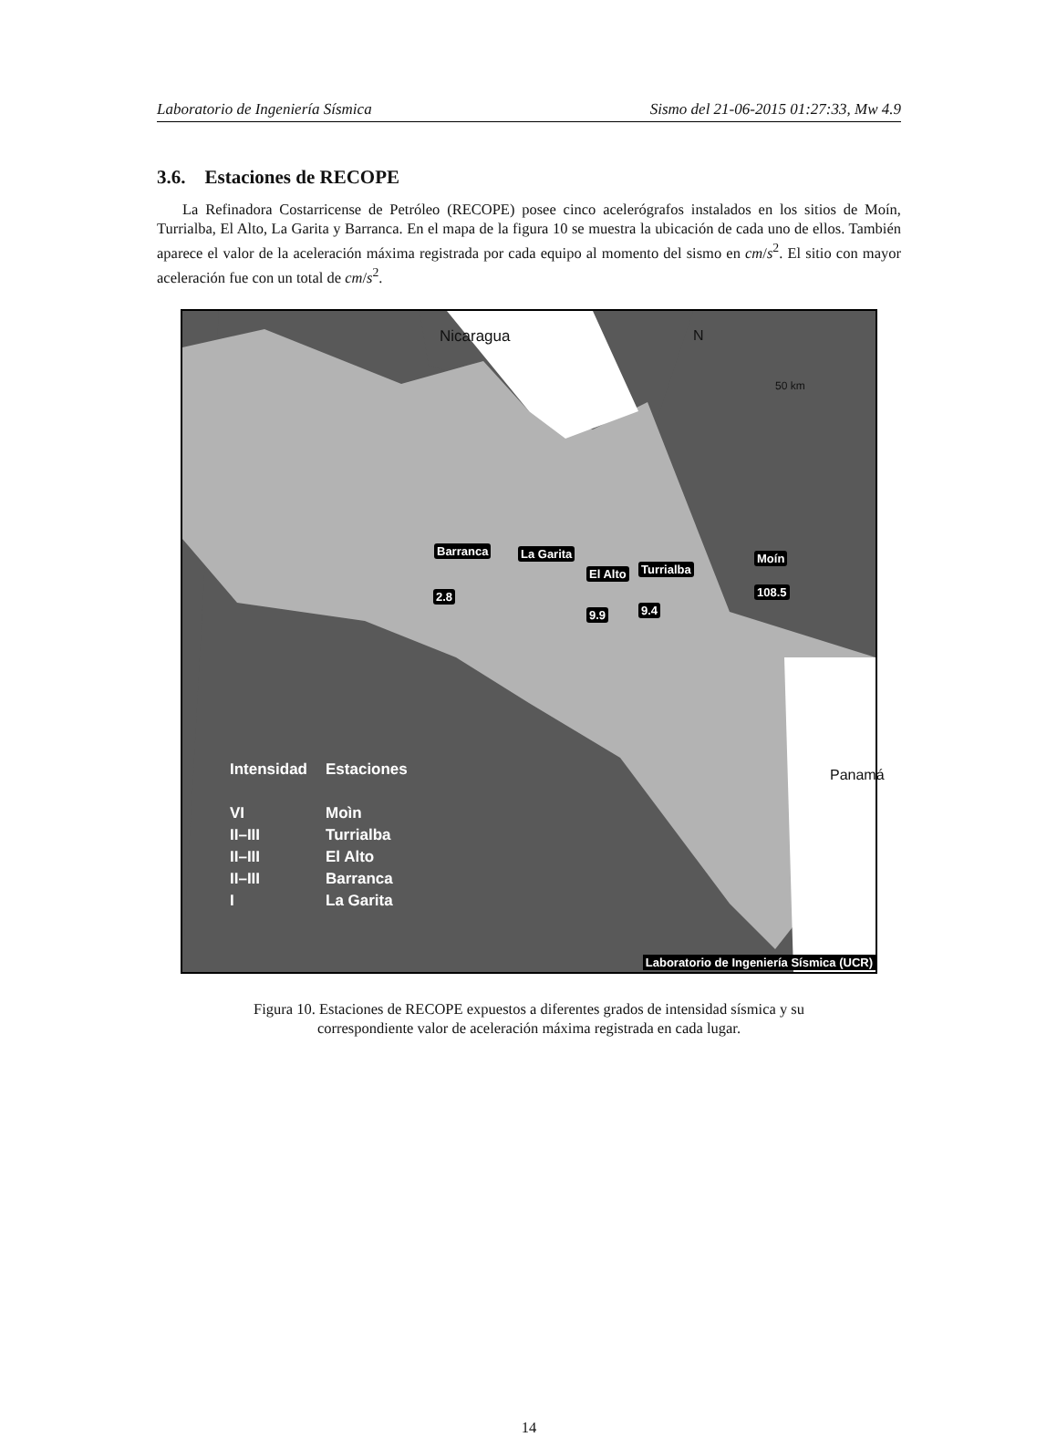Laboratorio de Ingeniería Sísmica Sismo del 21-06-2015 01:27:33, Mw 4.9
3.6. Estaciones de RECOPE
La Refinadora Costarricense de Petróleo (RECOPE) posee cinco acelerógrafos instalados en los sitios de Moín, Turrialba, El Alto, La Garita y Barranca. En el mapa de la figura 10 se muestra la ubicación de cada uno de ellos. También aparece el valor de la aceleración máxima registrada por cada equipo al momento del sismo en cm/s<sup>2</sup>. El sitio con mayor aceleración fue con un total de cm/s<sup>2</sup>.
Nicaragua N
50 km
Panamá
Barranca La Garita
El Alto Turrialba
Moín
2.8
9.9 9.4
108.5
| Intensidad | Estaciones |
| VI | Moìn |
| II–III | Turrialba |
| II–III | El Alto |
| II–III | Barranca |
| I | La Garita |
Laboratorio de Ingeniería Sísmica (UCR)
Figura 10. Estaciones de RECOPE expuestos a diferentes grados de intensidad sísmica y su correspondiente valor de aceleración máxima registrada en cada lugar.
14